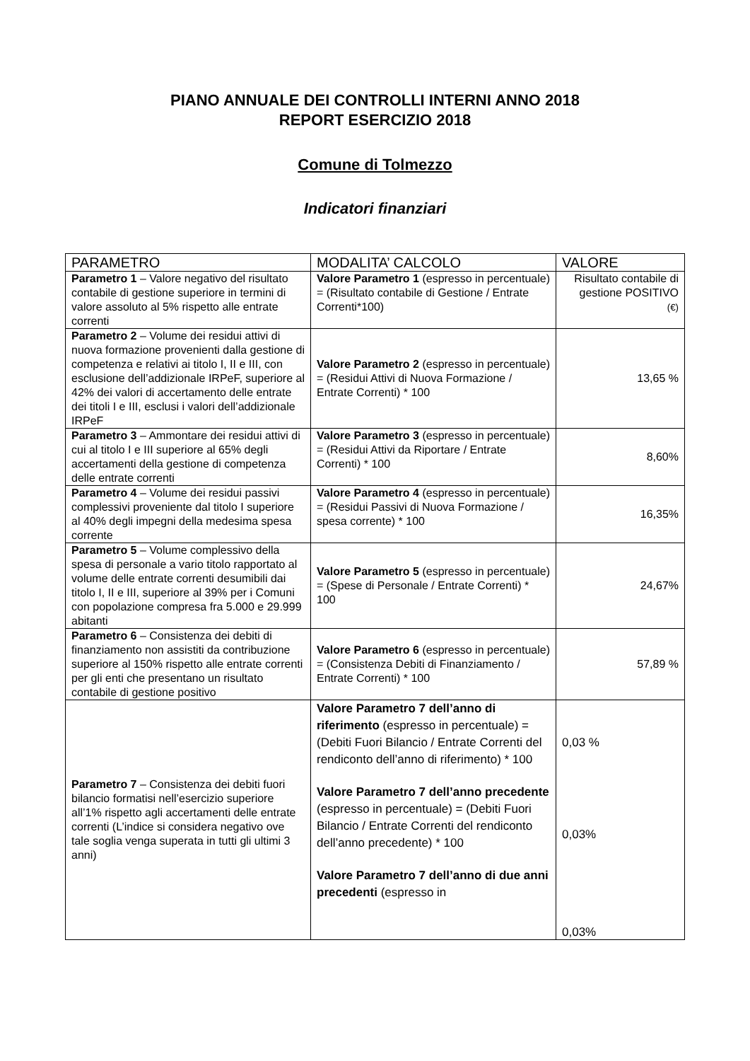PIANO ANNUALE DEI CONTROLLI INTERNI ANNO 2018
REPORT ESERCIZIO 2018
Comune di Tolmezzo
Indicatori finanziari
| PARAMETRO | MODALITA’ CALCOLO | VALORE |
| --- | --- | --- |
| Parametro 1 – Valore negativo del risultato contabile di gestione superiore in termini di valore assoluto al 5% rispetto alle entrate correnti | Valore Parametro 1 (espresso in percentuale) = (Risultato contabile di Gestione / Entrate Correnti*100) | Risultato contabile di gestione POSITIVO (€) |
| Parametro 2 – Volume dei residui attivi di nuova formazione provenienti dalla gestione di competenza e relativi ai titolo I, II e III, con esclusione dell’addizionale IRPeF, superiore al 42% dei valori di accertamento delle entrate dei titoli I e III, esclusi i valori dell’addizionale IRPeF | Valore Parametro 2 (espresso in percentuale) = (Residui Attivi di Nuova Formazione / Entrate Correnti) * 100 | 13,65 % |
| Parametro 3 – Ammontare dei residui attivi di cui al titolo I e III superiore al 65% degli accertamenti della gestione di competenza delle entrate correnti | Valore Parametro 3 (espresso in percentuale) = (Residui Attivi da Riportare / Entrate Correnti) * 100 | 8,60% |
| Parametro 4 – Volume dei residui passivi complessivi proveniente dal titolo I superiore al 40% degli impegni della medesima spesa corrente | Valore Parametro 4 (espresso in percentuale) = (Residui Passivi di Nuova Formazione / spesa corrente) * 100 | 16,35% |
| Parametro 5 – Volume complessivo della spesa di personale a vario titolo rapportato al volume delle entrate correnti desumibili dai titolo I, II e III, superiore al 39% per i Comuni con popolazione compresa fra 5.000 e 29.999 abitanti | Valore Parametro 5 (espresso in percentuale) = (Spese di Personale / Entrate Correnti) * 100 | 24,67% |
| Parametro 6 – Consistenza dei debiti di finanziamento non assistiti da contribuzione superiore al 150% rispetto alle entrate correnti per gli enti che presentano un risultato contabile di gestione positivo | Valore Parametro 6 (espresso in percentuale) = (Consistenza Debiti di Finanziamento / Entrate Correnti) * 100 | 57,89 % |
| Parametro 7 – Consistenza dei debiti fuori bilancio formatisi nell’esercizio superiore all’1% rispetto agli accertamenti delle entrate correnti (L’indice si considera negativo ove tale soglia venga superata in tutti gli ultimi 3 anni) | Valore Parametro 7 dell’anno di riferimento (espresso in percentuale) = (Debiti Fuori Bilancio / Entrate Correnti del rendiconto dell’anno di riferimento) * 100 Valore Parametro 7 dell’anno precedente (espresso in percentuale) = (Debiti Fuori Bilancio / Entrate Correnti del rendiconto dell’anno precedente) * 100 Valore Parametro 7 dell’anno di due anni precedenti (espresso in | 0,03 % 0,03% 0,03% |